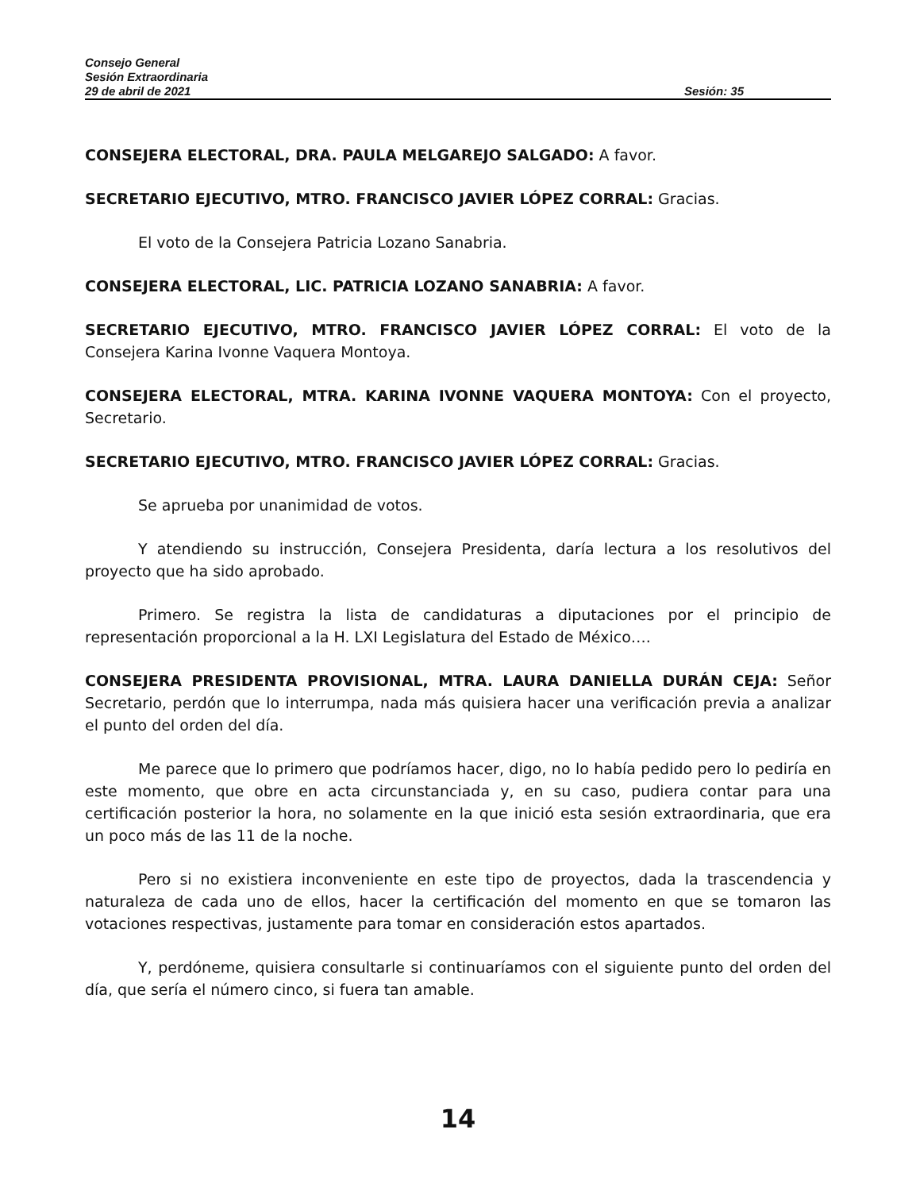Consejo General
Sesión Extraordinaria
29 de abril de 2021 Sesión: 35
CONSEJERA ELECTORAL, DRA. PAULA MELGAREJO SALGADO: A favor.
SECRETARIO EJECUTIVO, MTRO. FRANCISCO JAVIER LÓPEZ CORRAL: Gracias.
El voto de la Consejera Patricia Lozano Sanabria.
CONSEJERA ELECTORAL, LIC. PATRICIA LOZANO SANABRIA: A favor.
SECRETARIO EJECUTIVO, MTRO. FRANCISCO JAVIER LÓPEZ CORRAL: El voto de la Consejera Karina Ivonne Vaquera Montoya.
CONSEJERA ELECTORAL, MTRA. KARINA IVONNE VAQUERA MONTOYA: Con el proyecto, Secretario.
SECRETARIO EJECUTIVO, MTRO. FRANCISCO JAVIER LÓPEZ CORRAL: Gracias.
Se aprueba por unanimidad de votos.
Y atendiendo su instrucción, Consejera Presidenta, daría lectura a los resolutivos del proyecto que ha sido aprobado.
Primero. Se registra la lista de candidaturas a diputaciones por el principio de representación proporcional a la H. LXI Legislatura del Estado de México….
CONSEJERA PRESIDENTA PROVISIONAL, MTRA. LAURA DANIELLA DURÁN CEJA: Señor Secretario, perdón que lo interrumpa, nada más quisiera hacer una verificación previa a analizar el punto del orden del día.
Me parece que lo primero que podríamos hacer, digo, no lo había pedido pero lo pediría en este momento, que obre en acta circunstanciada y, en su caso, pudiera contar para una certificación posterior la hora, no solamente en la que inició esta sesión extraordinaria, que era un poco más de las 11 de la noche.
Pero si no existiera inconveniente en este tipo de proyectos, dada la trascendencia y naturaleza de cada uno de ellos, hacer la certificación del momento en que se tomaron las votaciones respectivas, justamente para tomar en consideración estos apartados.
Y, perdóneme, quisiera consultarle si continuaríamos con el siguiente punto del orden del día, que sería el número cinco, si fuera tan amable.
14